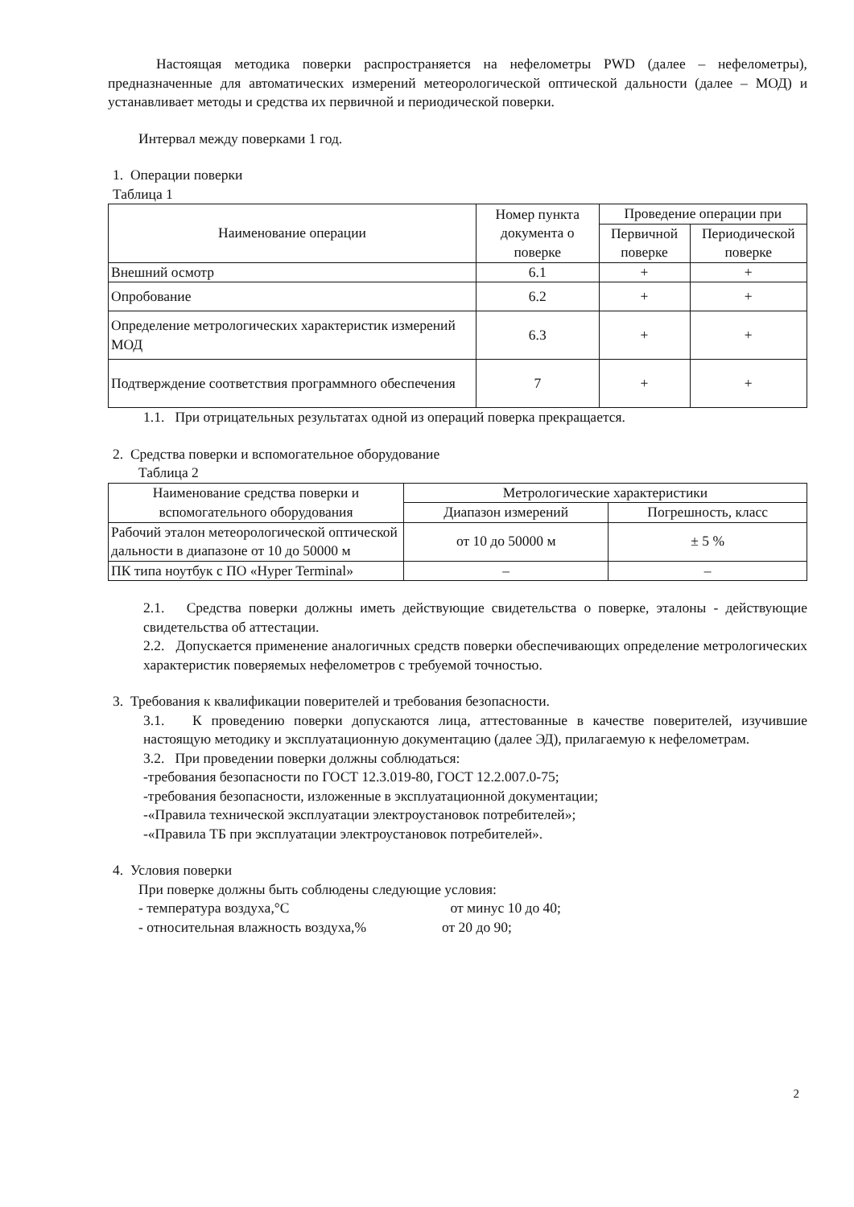Настоящая методика поверки распространяется на нефелометры PWD (далее – нефелометры), предназначенные для автоматических измерений метеорологической оптической дальности (далее – МОД) и устанавливает методы и средства их первичной и периодической поверки.
Интервал между поверками 1 год.
1. Операции поверки
Таблица 1
| Наименование операции | Номер пункта документа о поверке | Проведение операции при | |
| --- | --- | --- | --- |
| | | Первичной поверке | Периодической поверке |
| Внешний осмотр | 6.1 | + | + |
| Опробование | 6.2 | + | + |
| Определение метрологических характеристик измерений МОД | 6.3 | + | + |
| Подтверждение соответствия программного обеспечения | 7 | + | + |
1.1. При отрицательных результатах одной из операций поверка прекращается.
2. Средства поверки и вспомогательное оборудование
Таблица 2
| Наименование средства поверки и вспомогательного оборудования | Метрологические характеристики | |
| --- | --- | --- |
| | Диапазон измерений | Погрешность, класс |
| Рабочий эталон метеорологической оптической дальности в диапазоне от 10 до 50000 м | от 10 до 50000 м | ± 5 % |
| ПК типа ноутбук с ПО «Hyper Terminal» | – | – |
2.1. Средства поверки должны иметь действующие свидетельства о поверке, эталоны - действующие свидетельства об аттестации.
2.2. Допускается применение аналогичных средств поверки обеспечивающих определение метрологических характеристик поверяемых нефелометров с требуемой точностью.
3. Требования к квалификации поверителей и требования безопасности.
3.1. К проведению поверки допускаются лица, аттестованные в качестве поверителей, изучившие настоящую методику и эксплуатационную документацию (далее ЭД), прилагаемую к нефелометрам.
3.2. При проведении поверки должны соблюдаться:
-требования безопасности по ГОСТ 12.3.019-80, ГОСТ 12.2.007.0-75;
-требования безопасности, изложенные в эксплуатационной документации;
-«Правила технической эксплуатации электроустановок потребителей»;
-«Правила ТБ при эксплуатации электроустановок потребителей».
4. Условия поверки
При поверке должны быть соблюдены следующие условия:
- температура воздуха,°С от минус 10 до 40;
- относительная влажность воздуха,% от 20 до 90;
2